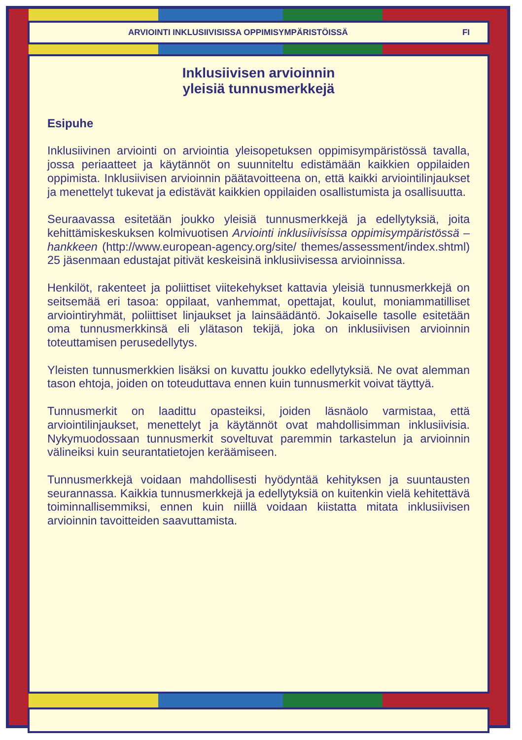ARVIOINTI INKLUSIIVISISSA OPPIMISYMPÄRISTÖISSÄ FI
Inklusiivisen arvioinnin
yleisiä tunnusmerkkejä
Esipuhe
Inklusiivinen arviointi on arviointia yleisopetuksen oppimisympäristössä tavalla, jossa periaatteet ja käytännöt on suunniteltu edistämään kaikkien oppilaiden oppimista. Inklusiivisen arvioinnin päätavoitteena on, että kaikki arviointilinjaukset ja menettelyt tukevat ja edistävät kaikkien oppilaiden osallistumista ja osallisuutta.
Seuraavassa esitetään joukko yleisiä tunnusmerkkejä ja edellytyksiä, joita kehittämiskeskuksen kolmivuotisen Arviointi inklusiivisissa oppimisympäristössä –hankkeen (http://www.european-agency.org/site/ themes/assessment/index.shtml) 25 jäsenmaan edustajat pitivät keskeisinä inklusiivisessa arvioinnissa.
Henkilöt, rakenteet ja poliittiset viitekehykset kattavia yleisiä tunnusmerkkejä on seitsemää eri tasoa: oppilaat, vanhemmat, opettajat, koulut, moniammatilliset arviointiryhmät, poliittiset linjaukset ja lainsäädäntö. Jokaiselle tasolle esitetään oma tunnusmerkkinsä eli ylätason tekijä, joka on inklusiivisen arvioinnin toteuttamisen perusedellytys.
Yleisten tunnusmerkkien lisäksi on kuvattu joukko edellytyksiä. Ne ovat alemman tason ehtoja, joiden on toteuduttava ennen kuin tunnusmerkit voivat täyttyä.
Tunnusmerkit on laadittu opasteiksi, joiden läsnäolo varmistaa, että arviointilinjaukset, menettelyt ja käytännöt ovat mahdollisimman inklusiivisia. Nykymuodossaan tunnusmerkit soveltuvat paremmin tarkastelun ja arvioinnin välineiksi kuin seurantatietojen keräämiseen.
Tunnusmerkkejä voidaan mahdollisesti hyödyntää kehityksen ja suuntausten seurannassa. Kaikkia tunnusmerkkejä ja edellytyksiä on kuitenkin vielä kehitettävä toiminnallisemmiksi, ennen kuin niillä voidaan kiistatta mitata inklusiivisen arvioinnin tavoitteiden saavuttamista.